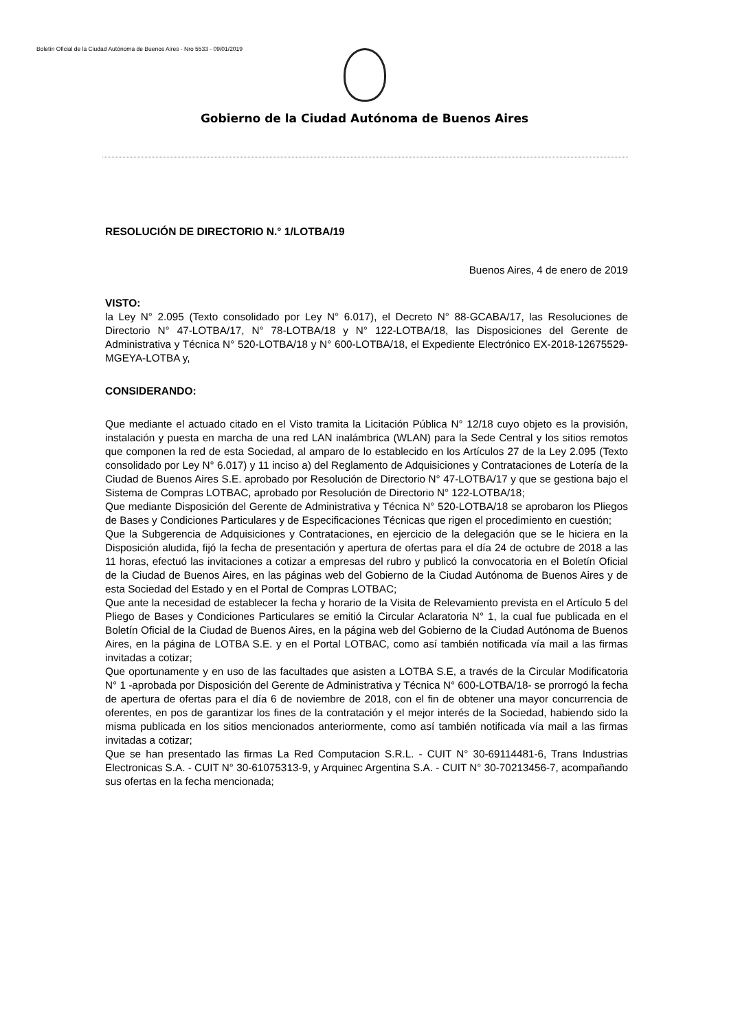Boletín Oficial de la Ciudad Autónoma de Buenos Aires - Nro 5533 - 09/01/2019
Gobierno de la Ciudad Autónoma de Buenos Aires
RESOLUCIÓN DE DIRECTORIO N.° 1/LOTBA/19
Buenos Aires, 4 de enero de 2019
VISTO:
la Ley N° 2.095 (Texto consolidado por Ley N° 6.017), el Decreto N° 88-GCABA/17, las Resoluciones de Directorio N° 47-LOTBA/17, N° 78-LOTBA/18 y N° 122-LOTBA/18, las Disposiciones del Gerente de Administrativa y Técnica N° 520-LOTBA/18 y N° 600-LOTBA/18, el Expediente Electrónico EX-2018-12675529-MGEYA-LOTBA y,
CONSIDERANDO:
Que mediante el actuado citado en el Visto tramita la Licitación Pública N° 12/18 cuyo objeto es la provisión, instalación y puesta en marcha de una red LAN inalámbrica (WLAN) para la Sede Central y los sitios remotos que componen la red de esta Sociedad, al amparo de lo establecido en los Artículos 27 de la Ley 2.095 (Texto consolidado por Ley N° 6.017) y 11 inciso a) del Reglamento de Adquisiciones y Contrataciones de Lotería de la Ciudad de Buenos Aires S.E. aprobado por Resolución de Directorio N° 47-LOTBA/17 y que se gestiona bajo el Sistema de Compras LOTBAC, aprobado por Resolución de Directorio N° 122-LOTBA/18;
Que mediante Disposición del Gerente de Administrativa y Técnica N° 520-LOTBA/18 se aprobaron los Pliegos de Bases y Condiciones Particulares y de Especificaciones Técnicas que rigen el procedimiento en cuestión;
Que la Subgerencia de Adquisiciones y Contrataciones, en ejercicio de la delegación que se le hiciera en la Disposición aludida, fijó la fecha de presentación y apertura de ofertas para el día 24 de octubre de 2018 a las 11 horas, efectuó las invitaciones a cotizar a empresas del rubro y publicó la convocatoria en el Boletín Oficial de la Ciudad de Buenos Aires, en las páginas web del Gobierno de la Ciudad Autónoma de Buenos Aires y de esta Sociedad del Estado y en el Portal de Compras LOTBAC;
Que ante la necesidad de establecer la fecha y horario de la Visita de Relevamiento prevista en el Artículo 5 del Pliego de Bases y Condiciones Particulares se emitió la Circular Aclaratoria N° 1, la cual fue publicada en el Boletín Oficial de la Ciudad de Buenos Aires, en la página web del Gobierno de la Ciudad Autónoma de Buenos Aires, en la página de LOTBA S.E. y en el Portal LOTBAC, como así también notificada vía mail a las firmas invitadas a cotizar;
Que oportunamente y en uso de las facultades que asisten a LOTBA S.E, a través de la Circular Modificatoria N° 1 -aprobada por Disposición del Gerente de Administrativa y Técnica N° 600-LOTBA/18- se prorrogó la fecha de apertura de ofertas para el día 6 de noviembre de 2018, con el fin de obtener una mayor concurrencia de oferentes, en pos de garantizar los fines de la contratación y el mejor interés de la Sociedad, habiendo sido la misma publicada en los sitios mencionados anteriormente, como así también notificada vía mail a las firmas invitadas a cotizar;
Que se han presentado las firmas La Red Computacion S.R.L. - CUIT N° 30-69114481-6, Trans Industrias Electronicas S.A. - CUIT N° 30-61075313-9, y Arquinec Argentina S.A. - CUIT N° 30-70213456-7, acompañando sus ofertas en la fecha mencionada;